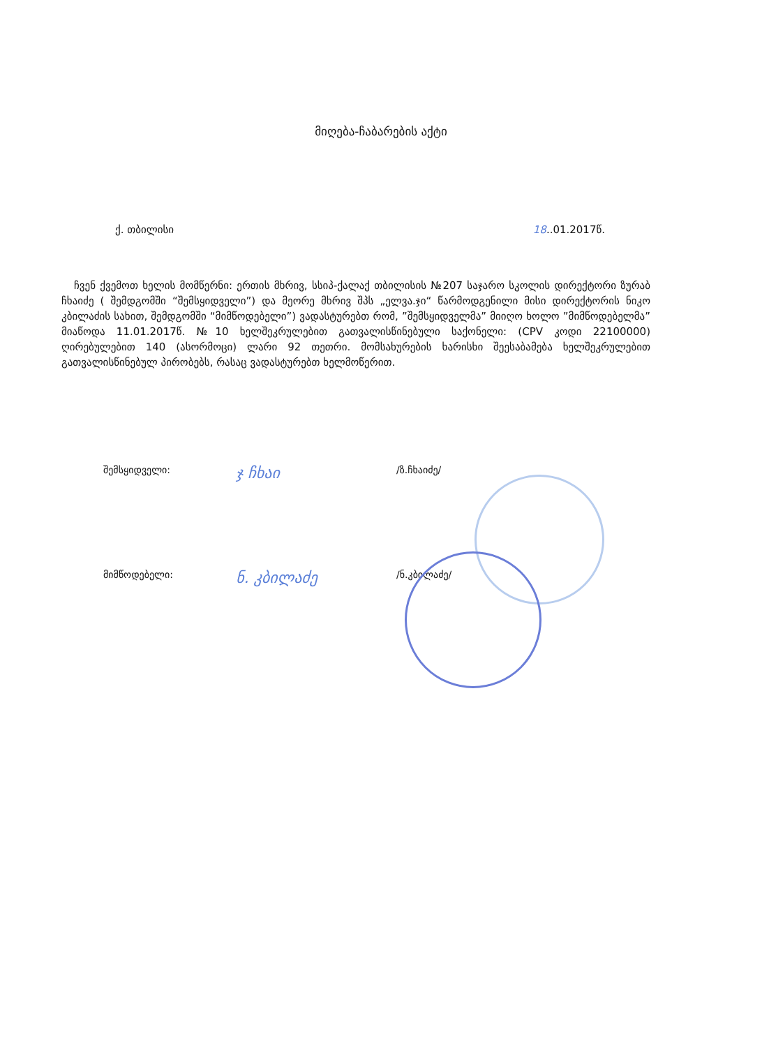მიღება-ჩაბარების აქტი
ქ. თბილისი 18..01.2017წ.
ჩვენ ქვემოთ ხელის მომწერნი: ერთის მხრივ, სსიპ-ქალაქ თბილისის №207 საჯარო სკოლის დირექტორი ზურაბ ჩხაიძე ( შემდგომში “შემსყიდველი”) და მეორე მხრივ შპს „ელვა.ჯი“ წარმოდგენილი მისი დირექტორის ნიკო კბილაძის სახით, შემდგომში “მიმწოდებელი”) ვადასტურებთ რომ, ”შემსყიდველმა” მიიღო ხოლო ”მიმწოდებელმა” მიაწოდა 11.01.2017წ. №10 ხელშეკრულებით გათვალისწინებული საქონელი: (CPV კოდი 22100000) ღირებულებით 140 (ასორმოცი) ლარი 92 თეთრი. მომსახურების ხარისხი შეესაბამება ხელშეკრულებით გათვალისწინებულ პირობებს, რასაც ვადასტურებთ ხელმოწერით.
შემსყიდველი: ჯ ჩხაი /ზ.ჩხაიძე/
მიმწოდებელი: ნ. კბილაძე /ნ.კბილაძე/